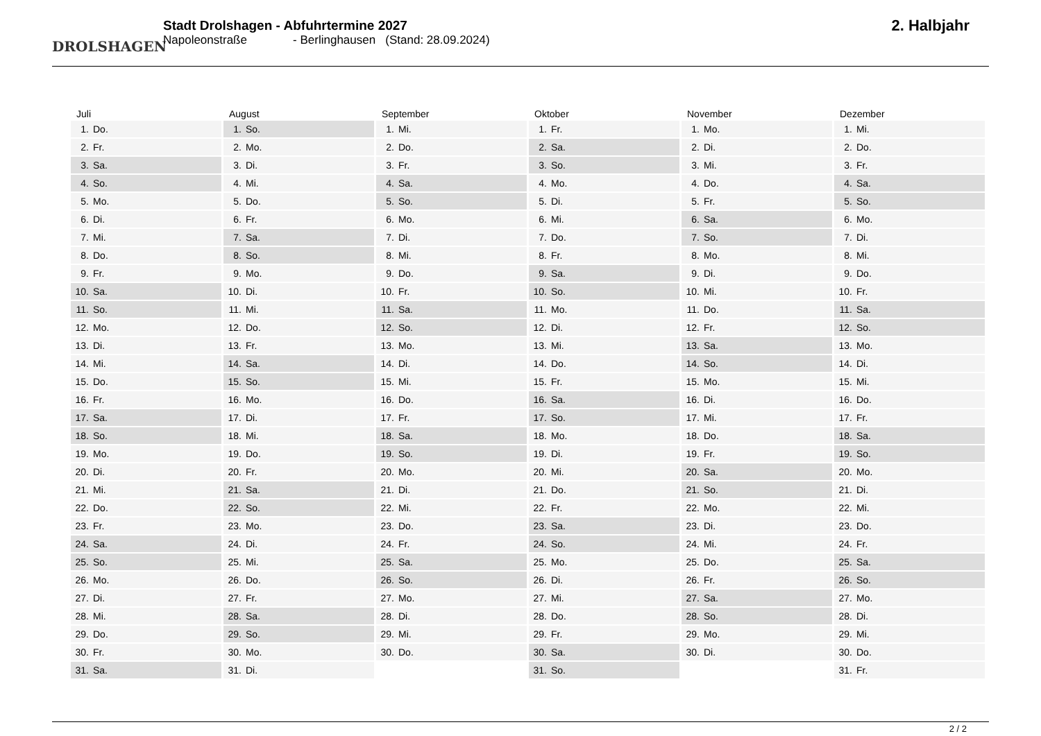DROLSHAGEN
Stadt Drolshagen - Abfuhrtermine 2027
Napoleonstraße - Berlinghausen (Stand: 28.09.2024)
2. Halbjahr
| Juli | |
| --- | --- |
| 1. | Do. |
| 2. | Fr. |
| 3. | Sa. |
| 4. | So. |
| 5. | Mo. |
| 6. | Di. |
| 7. | Mi. |
| 8. | Do. |
| 9. | Fr. |
| 10. | Sa. |
| 11. | So. |
| 12. | Mo. |
| 13. | Di. |
| 14. | Mi. |
| 15. | Do. |
| 16. | Fr. |
| 17. | Sa. |
| 18. | So. |
| 19. | Mo. |
| 20. | Di. |
| 21. | Mi. |
| 22. | Do. |
| 23. | Fr. |
| 24. | Sa. |
| 25. | So. |
| 26. | Mo. |
| 27. | Di. |
| 28. | Mi. |
| 29. | Do. |
| 30. | Fr. |
| 31. | Sa. |
| August | |
| --- | --- |
| 1. | So. |
| 2. | Mo. |
| 3. | Di. |
| 4. | Mi. |
| 5. | Do. |
| 6. | Fr. |
| 7. | Sa. |
| 8. | So. |
| 9. | Mo. |
| 10. | Di. |
| 11. | Mi. |
| 12. | Do. |
| 13. | Fr. |
| 14. | Sa. |
| 15. | So. |
| 16. | Mo. |
| 17. | Di. |
| 18. | Mi. |
| 19. | Do. |
| 20. | Fr. |
| 21. | Sa. |
| 22. | So. |
| 23. | Mo. |
| 24. | Di. |
| 25. | Mi. |
| 26. | Do. |
| 27. | Fr. |
| 28. | Sa. |
| 29. | So. |
| 30. | Mo. |
| 31. | Di. |
| September | |
| --- | --- |
| 1. | Mi. |
| 2. | Do. |
| 3. | Fr. |
| 4. | Sa. |
| 5. | So. |
| 6. | Mo. |
| 7. | Di. |
| 8. | Mi. |
| 9. | Do. |
| 10. | Fr. |
| 11. | Sa. |
| 12. | So. |
| 13. | Mo. |
| 14. | Di. |
| 15. | Mi. |
| 16. | Do. |
| 17. | Fr. |
| 18. | Sa. |
| 19. | So. |
| 20. | Mo. |
| 21. | Di. |
| 22. | Mi. |
| 23. | Do. |
| 24. | Fr. |
| 25. | Sa. |
| 26. | So. |
| 27. | Mo. |
| 28. | Di. |
| 29. | Mi. |
| 30. | Do. |
| Oktober | |
| --- | --- |
| 1. | Fr. |
| 2. | Sa. |
| 3. | So. |
| 4. | Mo. |
| 5. | Di. |
| 6. | Mi. |
| 7. | Do. |
| 8. | Fr. |
| 9. | Sa. |
| 10. | So. |
| 11. | Mo. |
| 12. | Di. |
| 13. | Mi. |
| 14. | Do. |
| 15. | Fr. |
| 16. | Sa. |
| 17. | So. |
| 18. | Mo. |
| 19. | Di. |
| 20. | Mi. |
| 21. | Do. |
| 22. | Fr. |
| 23. | Sa. |
| 24. | So. |
| 25. | Mo. |
| 26. | Di. |
| 27. | Mi. |
| 28. | Do. |
| 29. | Fr. |
| 30. | Sa. |
| 31. | So. |
| November | |
| --- | --- |
| 1. | Mo. |
| 2. | Di. |
| 3. | Mi. |
| 4. | Do. |
| 5. | Fr. |
| 6. | Sa. |
| 7. | So. |
| 8. | Mo. |
| 9. | Di. |
| 10. | Mi. |
| 11. | Do. |
| 12. | Fr. |
| 13. | Sa. |
| 14. | So. |
| 15. | Mo. |
| 16. | Di. |
| 17. | Mi. |
| 18. | Do. |
| 19. | Fr. |
| 20. | Sa. |
| 21. | So. |
| 22. | Mo. |
| 23. | Di. |
| 24. | Mi. |
| 25. | Do. |
| 26. | Fr. |
| 27. | Sa. |
| 28. | So. |
| 29. | Mo. |
| 30. | Di. |
| Dezember | |
| --- | --- |
| 1. | Mi. |
| 2. | Do. |
| 3. | Fr. |
| 4. | Sa. |
| 5. | So. |
| 6. | Mo. |
| 7. | Di. |
| 8. | Mi. |
| 9. | Do. |
| 10. | Fr. |
| 11. | Sa. |
| 12. | So. |
| 13. | Mo. |
| 14. | Di. |
| 15. | Mi. |
| 16. | Do. |
| 17. | Fr. |
| 18. | Sa. |
| 19. | So. |
| 20. | Mo. |
| 21. | Di. |
| 22. | Mi. |
| 23. | Do. |
| 24. | Fr. |
| 25. | Sa. |
| 26. | So. |
| 27. | Mo. |
| 28. | Di. |
| 29. | Mi. |
| 30. | Do. |
| 31. | Fr. |
2 / 2